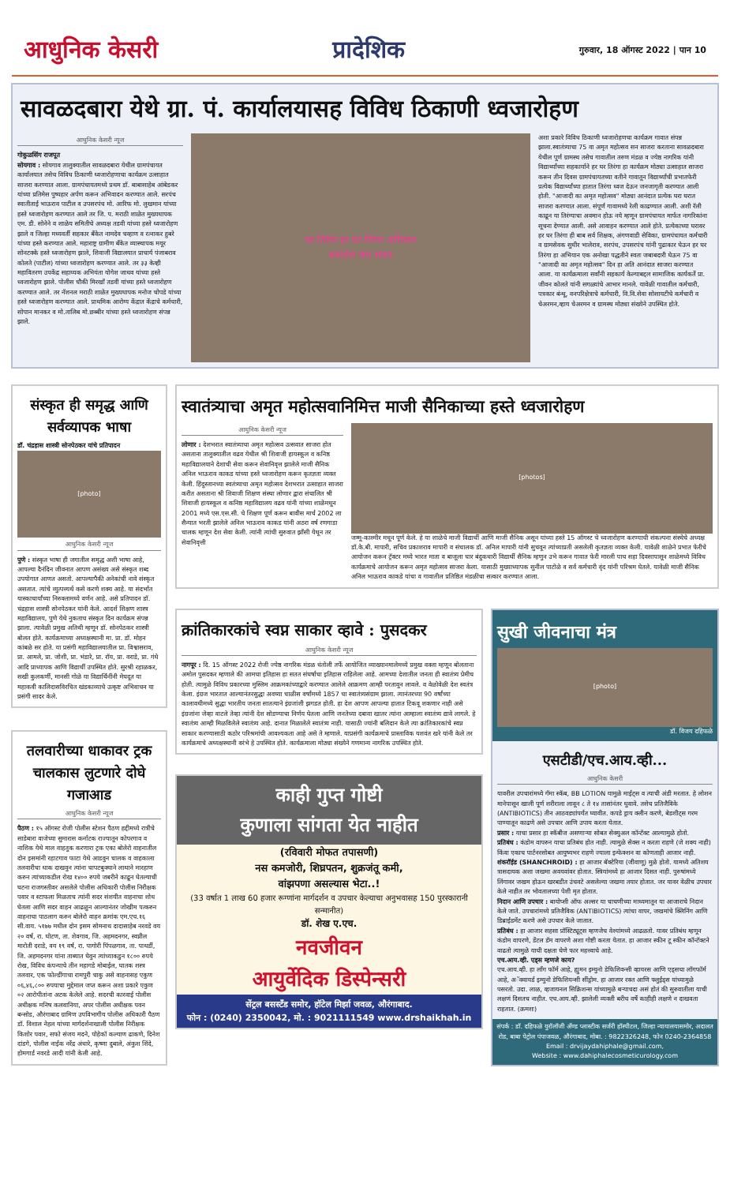आधुनिक केसरी प्रादेशिक
गुरुवार, 18 ऑगस्ट 2022 | पान 10
सावळदबारा येथे ग्रा. पं. कार्यालयासह विविध ठिकाणी ध्वजारोहण
आधुनिक केसरी न्यूज
गोकुळसिंग राजपूत
सोयगाव : सोयगाव तालुक्यातील सावळदबारा येथील ग्रामपंचायत कार्यालयात तसेच विविध ठिकाणी ध्वजारोहणाचा कार्यक्रम उत्साहात साजरा करण्यात आला. ग्रामपंचायतमध्ये प्रथम डॉ. बाबासाहेब आंबेडकर यांच्या प्रतिमेस पुष्पहार अर्पण करून अभिवादन करण्यात आले. सरपंच स्वातीताई भाऊराव पाटील व उपसरपंच मो. आरिफ मो. लुखमान यांच्या हस्ते ध्वजारोहण करण्यात आले तर जि. प. मराठी शाळेत मुख्यधापक एम. डी. सोनेने व शाळेय समितीचे अध्यक्ष तडवी यांच्या हस्ते ध्वजारोहण झाले व जिल्हा मध्यवर्ती सहकार बँकेत नामदेव चव्हाण व रत्नाकर हुबरे यांच्या हस्ते करण्यात आले. महाराष्ट्र ग्रामीण बँकेत व्यास्थापक मयूर सोनटक्के हस्ते ध्वजारोहण झाले, शिवाजी विद्यालयात प्राचार्य पंजाबराव कोलते (पाटील) यांच्या ध्वजारोहण करण्यात आले. तर ३३ केव्ही महावितरण उपकेंद्र सहाय्यक अभियंता योगेश जाधव यांच्या हस्ते ध्वजारोहण झाले. पोलीस चौकी मिरखाँ तडवी यांच्या हस्ते ध्वजारोहण करण्यात आले. तर नॅशनल मराठी शाळेत मुख्यधापक मनोज चोपडे यांच्या हस्ते ध्वजारोहण करण्यात आले. प्राथमिक आरोग्य केंद्रात केंद्राचे कर्मचारी, सोपान मानकर व मो.तालिब मो.छब्बीर यांच्या हस्ते ध्वजारोहण संपन्न झाले.
घर तिरंगा हर घर तिरंगा अभियान
करतांना जय भारत
अशा प्रकारे विविध ठिकाणी ध्वजारोहणचा कार्यक्रम गावात संपन्न झाला.स्वातंत्र्याचा 75 वा अमृत महोत्सव सन साजरा करताना सावळदबारा येथील पूर्ण ग्रामस्थ तसेच गावातील तरुण मंडळ व ज्येष्ठ नागरिक यांनी विद्यार्थ्यांच्या सहकार्याने हर घर तिरंगा हा कार्यक्रम मोठ्या उत्साहात साजरा करून तीन दिवस ग्रामपंचायतच्या वतीने गावातून विद्यार्थ्यांची प्रभातफेरी प्रत्येक विद्यार्थ्यांच्या हातात तिरंगा ध्वज देऊन जनजागृती करण्यात आली होती. "आजादी का अमृत महोत्सव" मोठ्या आनंदात प्रत्येक घरा घरात साजरा करण्यात आला. संपूर्ण गावामध्ये रेली काढण्यात आली. अशी रॅली काढून या तिरंग्याचा अवमान होऊ नये म्हणून ग्रामपंचायत मार्फत नागरिकांना सूचना देण्यात आली. असे आवाहन करण्यात आले होते. प्रत्येकाच्या घरावर हर घर तिरंगा ही बाब सर्व शिक्षक, अंगणवाडी सेविका, ग्रामपंचायत कर्मचारी व ग्रामसेवक सुधीर भालेराव, सरपंच, उपसरपंच यांनी पुढाकार घेऊन हर घर तिरंगा हा अभियान एक अनोखा पद्धतीने स्वतः जबाबदारी घेऊन 75 वा "आजादी का अमृत महोत्सव" दिन हा अति आनंदात साजरा करण्यात आला. या कार्यक्रमाला सर्वांनी सहकार्य केल्याबद्दल सामाजिक कार्यकर्ते प्रा. जीवन कोलते यांनी सगळ्यांचे आभार मानले. यावेळी गावातील कर्मचारी, पत्रकार बंन्धू, वनपरिक्षेत्राचे कर्मचारी, वि.वि.सेवा सोसायटीचे कर्मचारी व चेअरमन,व्हाय चेअरमन व ग्रामस्थ मोठ्या संख्येने उपस्थित होते.
संस्कृत ही समृद्ध आणि सर्वव्यापक भाषा
डॉ. चंद्रहास शास्त्री सोनपेठकर यांचे प्रतिपादन
[photo]
आधुनिक केसरी न्यूज
पुणे : संस्कृत भाषा ही जगातील समृद्ध अशी भाषा आहे, आपल्या दैनंदिन जीवनात आपण असंख्य असे संस्कृत शब्द उपयोगात आणत असतो. आपल्यापैकी अनेकांची नावे संस्कृत असतात. त्यांचे व्युत्पत्त्यर्थ कसे करणे शक्य आहे. या संदर्भात यास्काचार्यांच्या निरुक्तामध्ये वर्णन आहे. असे प्रतिपादन डॉ. चंद्रहास शास्त्री सोनपेठकर यांनी केले. आदर्श शिक्षण शास्त्र महाविद्यालय, पुणे येथे नुकताच संस्कृत दिन कार्यक्रम संपन्न झाला. त्यावेळी प्रमुख अतिथी म्हणून डॉ. सोनपेठकर शास्त्री बोलत होते. कार्यक्रमाच्या अध्यक्षस्थानी मा. प्रा. डॉ. मोहन कांबळे सर होते. या प्रसंगी महाविद्यालयातील प्रा. विश्वासराव, प्रा. आमले, प्रा. जोशी, प्रा. भंडारे, प्रा. रॉय, प्रा. वराडे, प्रा. गंधे आदि प्राध्यापक आणि विद्यार्थी उपस्थित होते. सुरश्री रहाळकर, सखी कुलकर्णी, मानसी गोळे या विद्यार्थिनींनी मेघदूत या महाकवी कालिदासविरचित खंडकाव्याचे उत्कृष्ट अभिवाचन या प्रसंगी सादर केले.
तलवारीच्या धाकावर ट्रक चालकास लुटणारे दोघे गजाआड
आधुनिक केसरी न्यूज
पैठण : १५ ऑगस्ट रोजी पोलीस स्टेशन पैठण हद्दीमध्ये रात्रीचे साडेबारा वाजेच्या सुमारास कर्नाटक राज्यातून कोपरगाव व नाशिक येथे माल वाहतुक करणारा ट्रक एका बोलेरो वाहनातील दोन इसमांनी रहाटगाव फाटा येथे आडवुन चालक व वाहकाला तलवारीचा धाक दाखवुन त्यांना चापटबुक्याने लाथाने मारहाण करुन त्यांच्याकडील रोख १४०० रुपये जबरीने काढून घेतल्याची घटना राजगस्तीवर असलेले पोलीस अधिकारी पोलीस निरीक्षक पवार व स्टाफला मिळताच त्यांनी सदर संशयीत वाहनाचा शोध घेतला आणि सदर वाहन आढळुन आल्यानंतर जोखीम पत्करुन वाहनाचा पाठलाग करुन बोलेरो वाहन क्रमांक एम.एच.१६ सी.वाय. ५१७७ मधील दोन इसम सोमनाथ दादासाहेब नरवडे वय २० वर्ष, रा. घोटण, ता. शेवगाव, जि. अहमदनगर, स्वप्नील मारोती दराडे, वय १९ वर्ष, रा. पागोरी पिंपळगाव, ता. पाथर्डी, जि. अहमदनगर यांना ताब्यात घेवुन त्यांच्याकडुन १८०० रुपये रोख, विविध कंपन्याचे तीन महागडे मोबाईल, घातक शस्त्र तलवार, एक फोल्डींगाचा रामपुरी चाकु असे वाहनासह एकुण ०६,४६,८०० रुपयाचा मुद्देमाल जप्त करून अशा प्रकारे एकुण ०२ आरोपीतांना अटक केलेले आहे. सदरची कारवाई पोलीस अधीक्षक मनिष कलवानिया, अपर पोलीस अधीक्षक पवन बन्सोड, औरंगाबाद ग्रामिण उपविभागीय पोलीस अधिकारी पैठण डॉ. विशाल नेहल यांच्या मार्गदर्शनाखाली पोलीस निरीक्षक किशोर पवार, सफो संजय मदने, पोहेकॉ कल्याण ढाकणे, दिनेश दांडगे, पोलीस नाईक नरेंद्र अंधारे, कृष्णा दुबाले, अंकुश शिंदे, होमगार्ड नवरडे आदी यांनी केली आहे.
स्वातंत्र्याचा अमृत महोत्सवानिमित्त माजी सैनिकाच्या हस्ते ध्वजारोहण
आधुनिक केसरी न्यूज
लोणार : देशभरात स्वातंत्र्याचा अमृत महोत्सव उत्सवात साजरा होत असताना तालुक्यातील वढव येथील श्री शिवाजी हायस्कूल व कनिष्ठ महाविद्यालयाने देशाची सेवा करून सेवानिवृत्त झालेले माजी सैनिक अनिल भाऊराव काकड यांच्या हस्ते ध्वजारोहण करून कृतज्ञता व्यक्त केली. हिंदुस्तानच्या स्वतंत्र्याचा अमृत महोत्सव देशभरात उत्साहात साजरा करीत असताना श्री शिवाजी शिक्षण संस्था लोणार द्वारा संचालित श्री शिवाजी हायस्कूल व कनिष्ठ महाविद्यालय वढव यांनी यांच्या शाळेमधून 2001 मध्ये एस.एस.सी. चे शिक्षण पूर्ण करून बावीस मार्च 2002 ला सैन्यात भरती झालेले अनिल भाऊराव काकड यांनी अठरा वर्ष रणगाडा चालक म्हणून देश सेवा केली. त्यांनी त्यांची सुरुवात झाँसी येथून तर सेवानिवृत्ती
[photos]
जम्मू-काश्मीर मधून पूर्ण केले. हे या शाळेचे माजी विद्यार्थी आणि माजी सैनिक असून यांच्या हस्ते 15 ऑगस्ट चे ध्वजारोहण करण्याची संकल्पना संस्थेचे अध्यक्ष डॉ.के.बी. मापारी, सचिव प्रकाशराव मापारी व संचालक डॉ. अनिल मापारी यांनी सुचवून त्यांच्याप्रती असलेली कृतज्ञता व्यक्त केली. यावेळी शाळेने प्रभात फेरीचे आयोजन करून ट्रॅक्टर मध्ये भारत माता व बाजूला चार बंदुकधारी विद्यार्थी सैनिक म्हणुन उभे करून गावात फेरी मारली पाच सहा दिवसापासून शाळेमध्ये विविध कार्यक्रमाचे आयोजन करून अमृत महोत्सव साजरा केला. यासाठी मुख्याध्यापक सुनील पाटोळे व सर्व कर्मचारी वृंद यांनी परिश्रम घेतले. यावेळी माजी सैनिक अनिल भाऊराव काकडे यांचा व गावातील प्रतिष्ठित मंडळींचा सत्कार करण्यात आला.
क्रांतिकारकांचे स्वप्न साकार व्हावे : पुसदकर
आधुनिक केसरी न्यूज
नागपूर : दि. 15 ऑगस्ट 2022 रोजी ज्येष्ठ नागरिक मंडळ धंतोली तर्फे आयोजित व्याख्यानमालेमध्ये प्रमुख वक्ता म्हणून बोलताना अमोल पुसदकर म्हणाले की आमचा इतिहास हा सतत संघर्षाचा इतिहास राहिलेला आहे. आमच्या देशातील जनता ही स्वातंत्र्य प्रेमीच होती. त्यामुळे विविध प्रकारच्या मुस्लिम आक्रमकांच्याद्वारे करण्यात आलेले आक्रमण आम्ही परतावून लावले. व वेळोवेळी देश स्वतंत्र केला. इंग्रज भारतात आल्यानंतरसुद्धा अवघ्या चाळीस वर्षांमध्ये 1857 चा स्वातंत्र्यसंग्राम झाला. त्यानंतरच्या 90 वर्षांच्या कालावधीमध्ये सुद्धा भारतीय जनता सातत्याने इंग्रजांशी झगडत होती. हा देश आपण आपल्या हातात टिकवू शकणार नाही असे इंग्रजांना जेव्हा वाटले तेव्हा त्यांनी देश सोडण्याचा निर्णय घेतला आणि जनतेच्या दबावा खातर त्यांना आम्हाला स्वातंत्र्य द्यावे लागले. हे स्वातंत्र्य आम्ही मिळविलेले स्वातंत्र्य आहे. दानात मिळालेले स्वातंत्र्य नाही. यासाठी ज्यांनी बलिदान केले त्या क्रांतिकारकांचे स्वप्न साकार करण्यासाठी कठोर परिश्रमांची आवश्यकता आहे असे ते म्हणाले. याप्रसंगी कार्यक्रमाचे प्रास्ताविक यशवंत खरे यांनी केले तर कार्यक्रमाचे अध्यक्षस्थानी वरंभे हे उपस्थित होते. कार्यक्रमाला मोठ्या संख्येने गणमान्य नागरिक उपस्थित होते.
काही गुप्त गोष्टी
कुणाला सांगता येत नाहीत
(रविवारी मोफत तपासणी)
नस कमजोरी, शिघ्रपतन, शुक्रजंतू कमी,
वांझपणा असल्यास भेटा..!
(33 वर्षात 1 लाख 60 हजार रूग्णांना मार्गदर्शन व उपचार केल्याचा अनुभवासह 150 पुरस्कारानी सन्मानीत)
डॉ. शेख ए.एच.
नवजीवन
आयुर्वेदिक डिस्पेन्सरी
सेंट्रल बसस्टँड समोर, हॉटेल मिर्झा जवळ, औरंगाबाद.
फोन : (0240) 2350042, मो. : 9021111549 www.drshaikhah.in
सुखी जीवनाचा मंत्र
[photo]
डॉ. विजय दहिफळे
एसटीडी/एच.आय.व्ही...
आधुनिक केसरी
यावरील उपचारांमध्ये गॅमा स्कॅब, BB LOTION यामुळे माईट्स व त्याची अंडी मरतात. हे लोशन मानेपासून खाली पूर्ण शरीराला लावून ८ ते १४ तासांनंतर धुवावे. तसेच प्रतिजैविके (ANTIBIOTICS) तीन आठवड्यांपर्यंत घ्यावीत. कपडे ड्राय क्लीन करणे, बेडशीट्स गरम पाण्यातून काढणे असे उपचार आणि उपाय करता येतात.
प्रसार : याचा प्रसार हा स्कॅबीज असणाऱ्या सोबत सेक्युअल कॉन्टॅक्ट आल्यामुळे होतो.
प्रतिबंध : कंडोम वापरुन याचा प्रतिबंध होत नाही. त्यामुळे सेक्स न करता राहणे (जे शक्य नाही) किंवा एकाच पार्टनरसोबत आयुष्यभर राहणे ज्याला इन्फेक्शन वा कोणताही आजार नाही.
शंकरॉईड (SHANCHROID) : हा आजार बॅक्टेरिया (जीवाणू) मुळे होतो. यामध्ये अतिशय त्रासदायक अशा जखमा अवयवांवर होतात. स्त्रियांमध्ये हा आजार दिसत नाही. पुरुषांमध्ये लिंगावर जखम होऊन खरबडीत उंचवटे असलेल्या जखमा तयार होतात. जर यावर वेळीच उपचार केले नाहीत तर भोवतालच्या पेशी मृत होतात.
निदान आणि उपचार : बायोप्सी ऑफ अल्सर या चाचणीच्या माध्यमातून या आजाराचे निदान केले जाते. उपचारांमध्ये प्रतिजैविक (ANTIBIOTICS) त्यांचा वापर, जखमांचे क्लिनिंग आणि डिब्राईडमेंट करणे असे उपचार केले जातात.
प्रतिबंध : हा आजार सहसा प्रॉस्टिट्यूट्स म्हणजेच वेश्यांमध्ये आढळतो. यावर प्रतिबंध म्हणून कंडोम वापरणे, डेंटल डॅम वापरणे अशा गोष्टी करता येतात. हा आजार स्कीन टू स्कीन कॉन्टॅक्टने वाढतो त्यामुळे याची दक्षता घेणे फार महत्त्वाचे आहे.
एच.आय.व्ही. एड्स म्हणजे काय?
एच.आय.व्ही. हा लाँग फॉर्म आहे, ह्युमन इम्युनो डेफिशिवन्सी व्हायरस आणि एड्सचा लॉगफॉर्म आहे, अॅक्वायर्ड इम्युनो डेफिशियन्सी सींड्रोम. हा आजार रक्त आणि फ्लुईड्स यांच्यामुळे पसरतो. उदा. लाळ, व्हजायनल सिक्रिशन्स यांच्यामुळे बऱ्याचदा असं होतं की सुरुवातीला याची लक्षणं दिसतच नाहीत. एच.आय.व्ही. झालेली व्यक्ती बरीच वर्षे काहीही लक्षणे न दाखवता राहतात. (क्रमशः)
संपर्क : डॉ. दहिफळे युरॉलॉजी अँण्ड प्लास्टीक सर्जरी हॉस्पीटल, जिल्हा न्यायालयासमोर, अदालत रोड, बाबा पेट्रोल पंपाजवळ, औरंगाबाद, मोबा. : 9822326248, फोन 0240-2364858
Email : drvijaydahiphale@gmail.com,
Website : www.dahiphalecosmeticurology.com